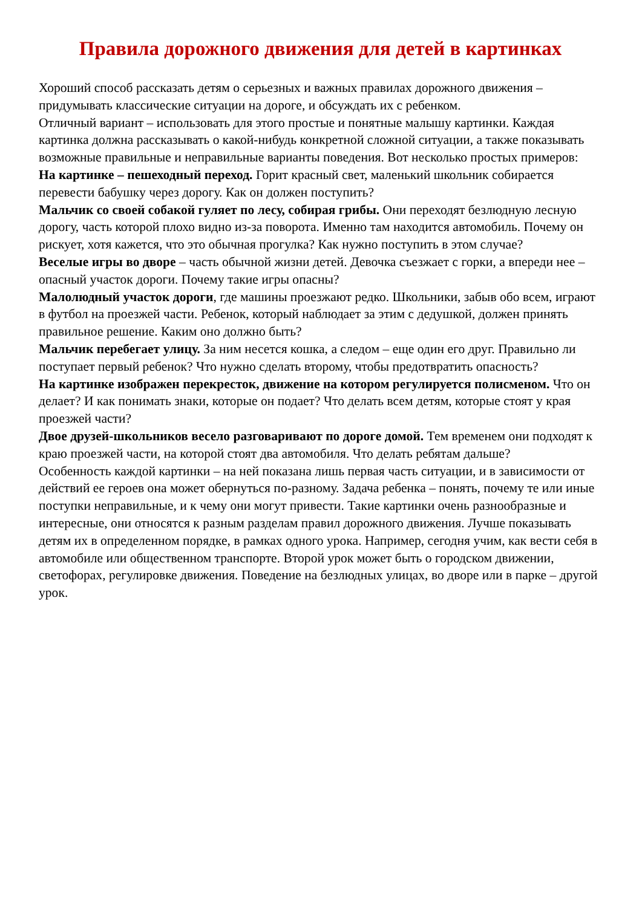Правила дорожного движения для детей в картинках
Хороший способ рассказать детям о серьезных и важных правилах дорожного движения – придумывать классические ситуации на дороге, и обсуждать их с ребенком.
Отличный вариант – использовать для этого простые и понятные малышу картинки. Каждая картинка должна рассказывать о какой-нибудь конкретной сложной ситуации, а также показывать возможные правильные и неправильные варианты поведения. Вот несколько простых примеров:
На картинке – пешеходный переход. Горит красный свет, маленький школьник собирается перевести бабушку через дорогу. Как он должен поступить?
Мальчик со своей собакой гуляет по лесу, собирая грибы. Они переходят безлюдную лесную дорогу, часть которой плохо видно из-за поворота. Именно там находится автомобиль. Почему он рискует, хотя кажется, что это обычная прогулка? Как нужно поступить в этом случае?
Веселые игры во дворе – часть обычной жизни детей. Девочка съезжает с горки, а впереди нее – опасный участок дороги. Почему такие игры опасны?
Малолюдный участок дороги, где машины проезжают редко. Школьники, забыв обо всем, играют в футбол на проезжей части. Ребенок, который наблюдает за этим с дедушкой, должен принять правильное решение. Каким оно должно быть?
Мальчик перебегает улицу. За ним несется кошка, а следом – еще один его друг. Правильно ли поступает первый ребенок? Что нужно сделать второму, чтобы предотвратить опасность?
На картинке изображен перекресток, движение на котором регулируется полисменом. Что он делает? И как понимать знаки, которые он подает? Что делать всем детям, которые стоят у края проезжей части?
Двое друзей-школьников весело разговаривают по дороге домой. Тем временем они подходят к краю проезжей части, на которой стоят два автомобиля. Что делать ребятам дальше?
Особенность каждой картинки – на ней показана лишь первая часть ситуации, и в зависимости от действий ее героев она может обернуться по-разному. Задача ребенка – понять, почему те или иные поступки неправильные, и к чему они могут привести. Такие картинки очень разнообразные и интересные, они относятся к разным разделам правил дорожного движения. Лучше показывать детям их в определенном порядке, в рамках одного урока. Например, сегодня учим, как вести себя в автомобиле или общественном транспорте. Второй урок может быть о городском движении, светофорах, регулировке движения. Поведение на безлюдных улицах, во дворе или в парке – другой урок.